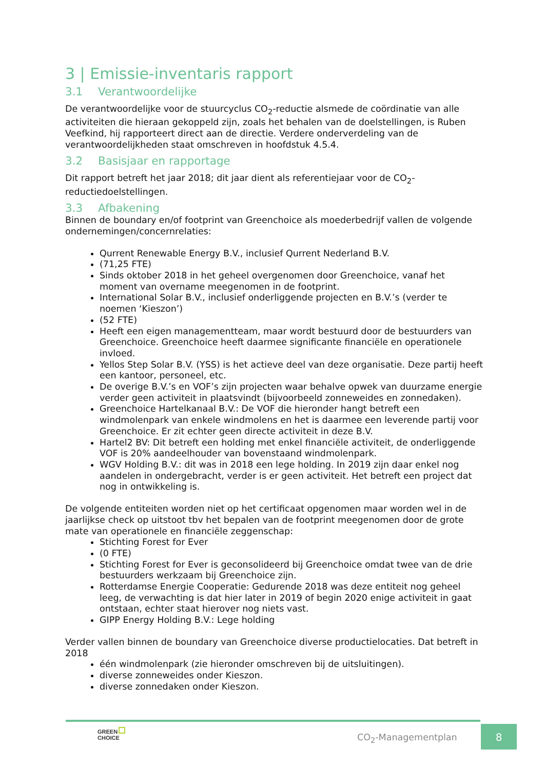3 | Emissie-inventaris rapport
3.1 Verantwoordelijke
De verantwoordelijke voor de stuurcyclus CO<sub>2</sub>-reductie alsmede de coördinatie van alle activiteiten die hieraan gekoppeld zijn, zoals het behalen van de doelstellingen, is Ruben Veefkind, hij rapporteert direct aan de directie. Verdere onderverdeling van de verantwoordelijkheden staat omschreven in hoofdstuk 4.5.4.
3.2 Basisjaar en rapportage
Dit rapport betreft het jaar 2018; dit jaar dient als referentiejaar voor de CO<sub>2</sub>-reductiedoelstellingen.
3.3 Afbakening
Binnen de boundary en/of footprint van Greenchoice als moederbedrijf vallen de volgende ondernemingen/concernrelaties:
Qurrent Renewable Energy B.V., inclusief Qurrent Nederland B.V.
(71,25 FTE)
Sinds oktober 2018 in het geheel overgenomen door Greenchoice, vanaf het moment van overname meegenomen in de footprint.
International Solar B.V., inclusief onderliggende projecten en B.V.’s (verder te noemen ‘Kieszon’)
(52 FTE)
Heeft een eigen managementteam, maar wordt bestuurd door de bestuurders van Greenchoice. Greenchoice heeft daarmee significante financiële en operationele invloed.
Yellos Step Solar B.V. (YSS) is het actieve deel van deze organisatie. Deze partij heeft een kantoor, personeel, etc.
De overige B.V.’s en VOF’s zijn projecten waar behalve opwek van duurzame energie verder geen activiteit in plaatsvindt (bijvoorbeeld zonneweides en zonnedaken).
Greenchoice Hartelkanaal B.V.: De VOF die hieronder hangt betreft een windmolenpark van enkele windmolens en het is daarmee een leverende partij voor Greenchoice. Er zit echter geen directe activiteit in deze B.V.
Hartel2 BV: Dit betreft een holding met enkel financiële activiteit, de onderliggende VOF is 20% aandeelhouder van bovenstaand windmolenpark.
WGV Holding B.V.: dit was in 2018 een lege holding. In 2019 zijn daar enkel nog aandelen in ondergebracht, verder is er geen activiteit. Het betreft een project dat nog in ontwikkeling is.
De volgende entiteiten worden niet op het certificaat opgenomen maar worden wel in de jaarlijkse check op uitstoot tbv het bepalen van de footprint meegenomen door de grote mate van operationele en financiële zeggenschap:
Stichting Forest for Ever
(0 FTE)
Stichting Forest for Ever is geconsolideerd bij Greenchoice omdat twee van de drie bestuurders werkzaam bij Greenchoice zijn.
Rotterdamse Energie Cooperatie: Gedurende 2018 was deze entiteit nog geheel leeg, de verwachting is dat hier later in 2019 of begin 2020 enige activiteit in gaat ontstaan, echter staat hierover nog niets vast.
GIPP Energy Holding B.V.: Lege holding
Verder vallen binnen de boundary van Greenchoice diverse productielocaties. Dat betreft in 2018
één windmolenpark (zie hieronder omschreven bij de uitsluitingen).
diverse zonneweides onder Kieszon.
diverse zonnedaken onder Kieszon.
GREEN
CHOICE
CO<sub>2</sub>-Managementplan
8